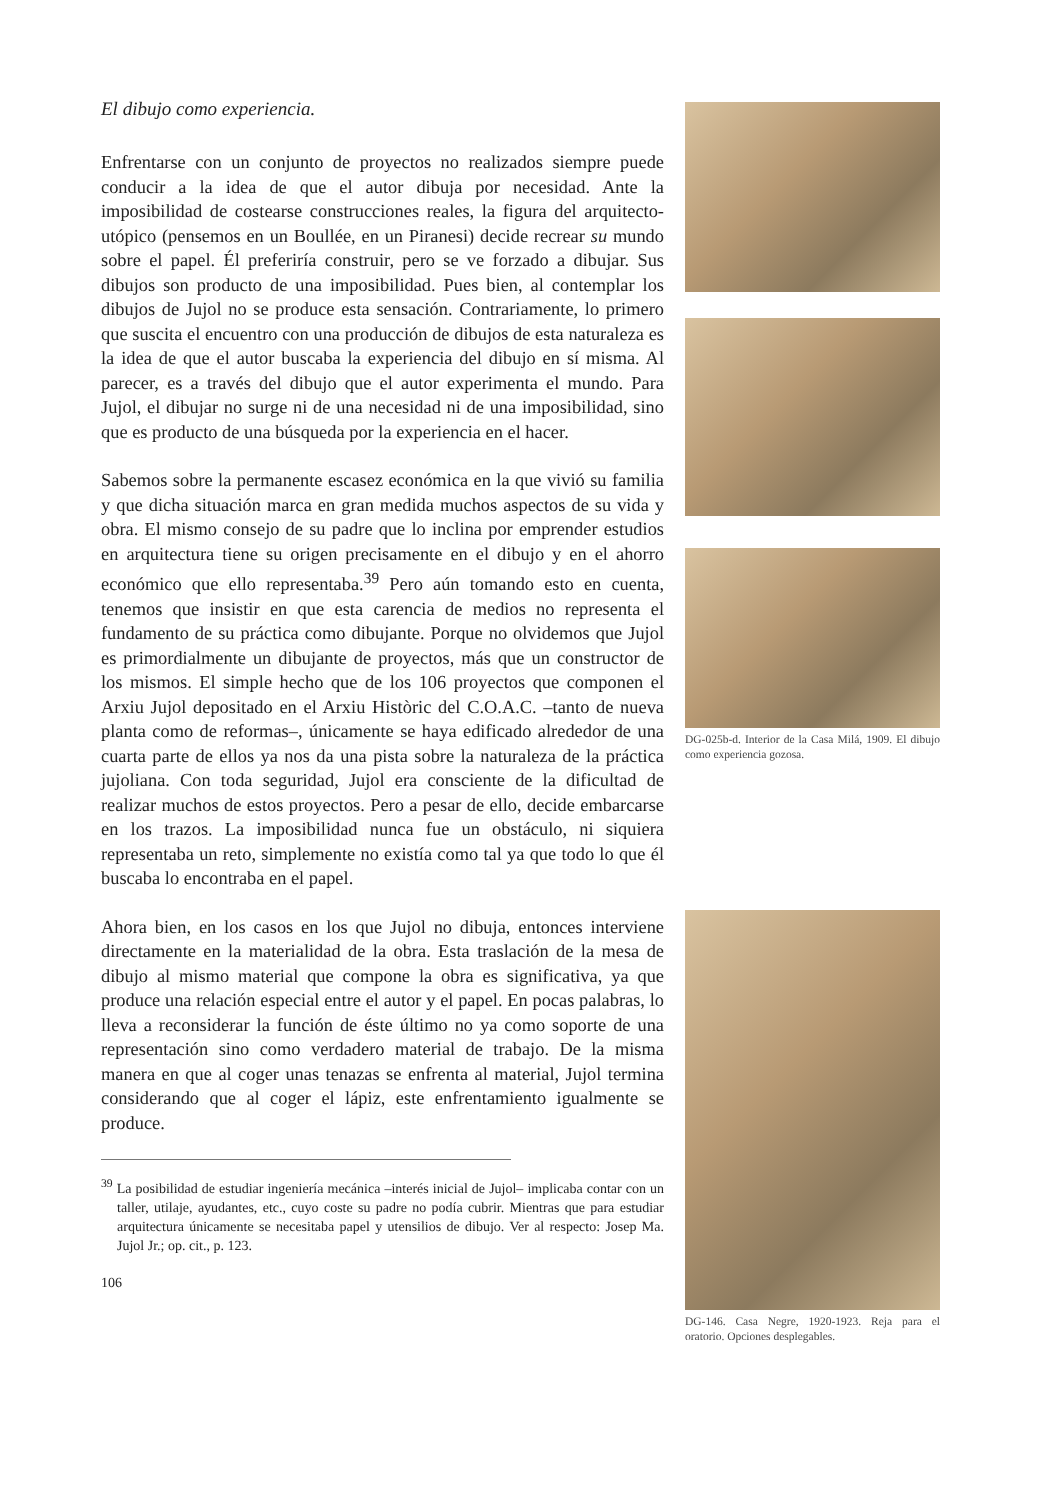El dibujo como experiencia.
Enfrentarse con un conjunto de proyectos no realizados siempre puede conducir a la idea de que el autor dibuja por necesidad. Ante la imposibilidad de costearse construcciones reales, la figura del arquitecto-utópico (pensemos en un Boullée, en un Piranesi) decide recrear su mundo sobre el papel. Él preferiría construir, pero se ve forzado a dibujar. Sus dibujos son producto de una imposibilidad. Pues bien, al contemplar los dibujos de Jujol no se produce esta sensación. Contrariamente, lo primero que suscita el encuentro con una producción de dibujos de esta naturaleza es la idea de que el autor buscaba la experiencia del dibujo en sí misma. Al parecer, es a través del dibujo que el autor experimenta el mundo. Para Jujol, el dibujar no surge ni de una necesidad ni de una imposibilidad, sino que es producto de una búsqueda por la experiencia en el hacer.
Sabemos sobre la permanente escasez económica en la que vivió su familia y que dicha situación marca en gran medida muchos aspectos de su vida y obra. El mismo consejo de su padre que lo inclina por emprender estudios en arquitectura tiene su origen precisamente en el dibujo y en el ahorro económico que ello representaba.<sup>39</sup> Pero aún tomando esto en cuenta, tenemos que insistir en que esta carencia de medios no representa el fundamento de su práctica como dibujante. Porque no olvidemos que Jujol es primordialmente un dibujante de proyectos, más que un constructor de los mismos. El simple hecho que de los 106 proyectos que componen el Arxiu Jujol depositado en el Arxiu Històric del C.O.A.C. –tanto de nueva planta como de reformas–, únicamente se haya edificado alrededor de una cuarta parte de ellos ya nos da una pista sobre la naturaleza de la práctica jujoliana. Con toda seguridad, Jujol era consciente de la dificultad de realizar muchos de estos proyectos. Pero a pesar de ello, decide embarcarse en los trazos. La imposibilidad nunca fue un obstáculo, ni siquiera representaba un reto, simplemente no existía como tal ya que todo lo que él buscaba lo encontraba en el papel.
Ahora bien, en los casos en los que Jujol no dibuja, entonces interviene directamente en la materialidad de la obra. Esta traslación de la mesa de dibujo al mismo material que compone la obra es significativa, ya que produce una relación especial entre el autor y el papel. En pocas palabras, lo lleva a reconsiderar la función de éste último no ya como soporte de una representación sino como verdadero material de trabajo. De la misma manera en que al coger unas tenazas se enfrenta al material, Jujol termina considerando que al coger el lápiz, este enfrentamiento igualmente se produce.
<sup>39</sup> La posibilidad de estudiar ingeniería mecánica –interés inicial de Jujol– implicaba contar con un taller, utilaje, ayudantes, etc., cuyo coste su padre no podía cubrir. Mientras que para estudiar arquitectura únicamente se necesitaba papel y utensilios de dibujo. Ver al respecto: Josep Ma. Jujol Jr.; op. cit., p. 123.
106
DG-025b-d. Interior de la Casa Milá, 1909. El dibujo como experiencia gozosa.
DG-146. Casa Negre, 1920-1923. Reja para el oratorio. Opciones desplegables.